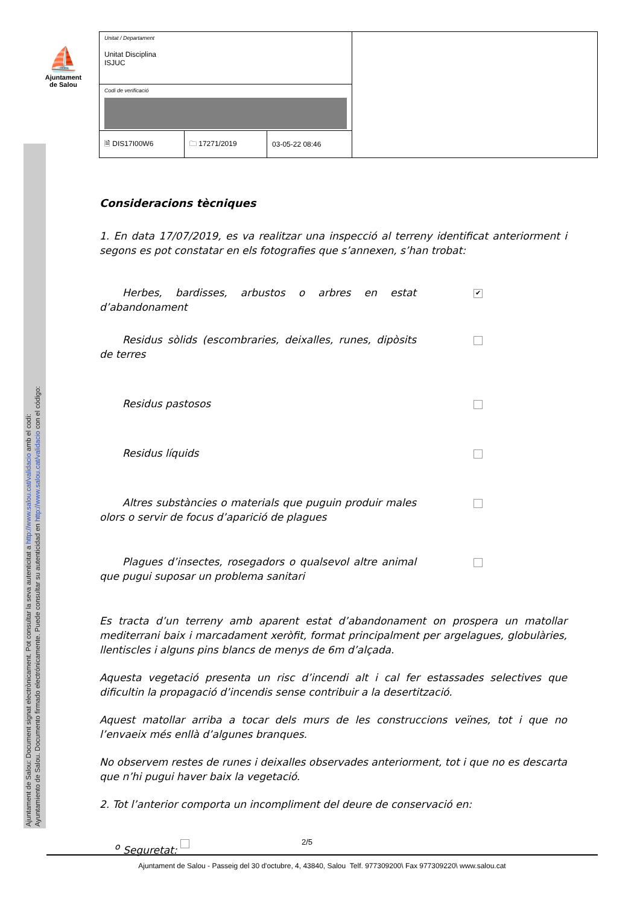⛵
Ajuntament
de Salou
Ajuntament de Salou: Document signat electrònicament. Pot consultar la seva autenticitat a http://www.salou.cat/validacio amb el codi:
Ayuntamiento de Salou. Documento firmado electrónicamente. Puede consultar su autenticidad en http://www.salou.cat/validacio con el código:
| Unitat / Departament Unitat Disciplina ISJUC | | | |
| Codi de verificació | | | |
| 🗎 DIS17I00W6 | 🗀 17271/2019 | 03-05-22 08:46 | |
Consideracions tècniques
1. En data 17/07/2019, es va realitzar una inspecció al terreny identificat anteriorment i segons es pot constatar en els fotografies que s’annexen, s’han trobat:
Herbes, bardisses, arbustos o arbres en estat d’abandonament
✔
Residus sòlids (escombraries, deixalles, runes, dipòsits de terres
Residus pastosos
Residus líquids
Altres substàncies o materials que puguin produir males olors o servir de focus d’aparició de plagues
Plagues d’insectes, rosegadors o qualsevol altre animal que pugui suposar un problema sanitari
Es tracta d’un terreny amb aparent estat d’abandonament on prospera un matollar mediterrani baix i marcadament xeròfit, format principalment per argelagues, globulàries, llentiscles i alguns pins blancs de menys de 6m d’alçada.
Aquesta vegetació presenta un risc d’incendi alt i cal fer estassades selectives que dificultin la propagació d’incendis sense contribuir a la desertització.
Aquest matollar arriba a tocar dels murs de les construccions veïnes, tot i que no l’envaeix més enllà d’algunes branques.
No observem restes de runes i deixalles observades anteriorment, tot i que no es descarta que n’hi pugui haver baix la vegetació.
2. Tot l’anterior comporta un incompliment del deure de conservació en:
<sup>o</sup> Seguretat:
2/5
Ajuntament de Salou - Passeig del 30 d'octubre, 4, 43840, Salou Telf. 977309200\ Fax 977309220\ www.salou.cat